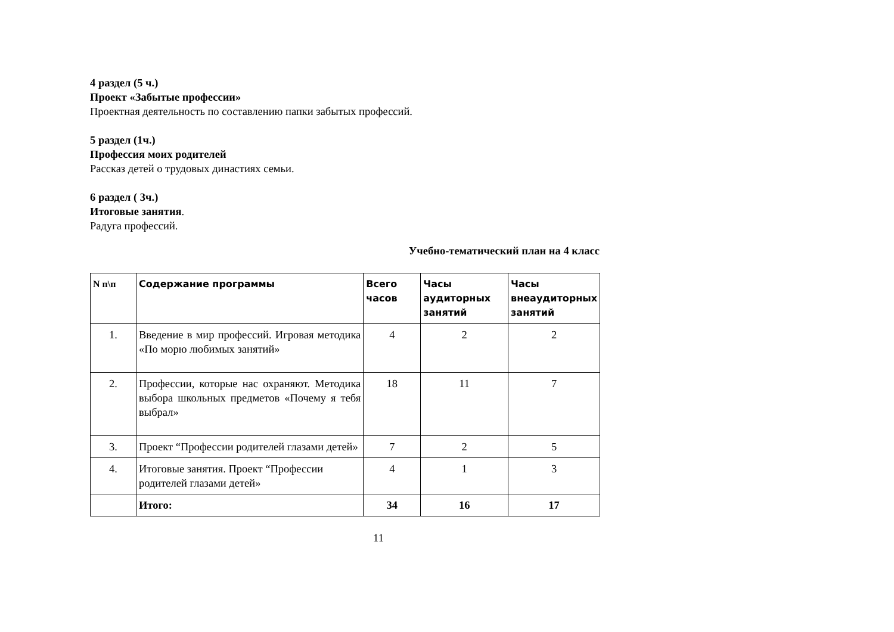4 раздел (5 ч.)
Проект «Забытые профессии»
Проектная деятельность по составлению папки забытых профессий.
5 раздел (1ч.)
Профессия моих родителей
Рассказ детей о трудовых династиях семьи.
6 раздел ( 3ч.)
Итоговые занятия.
Радуга профессий.
Учебно-тематический план на 4 класс
| N п\п | Содержание программы | Всего часов | Часы аудиторных занятий | Часы внеаудиторных занятий |
| --- | --- | --- | --- | --- |
| 1. | Введение в мир профессий. Игровая методика «По морю любимых занятий» | 4 | 2 | 2 |
| 2. | Профессии, которые нас охраняют. Методика выбора школьных предметов «Почему я тебя выбрал» | 18 | 11 | 7 |
| 3. | Проект “Профессии родителей глазами детей» | 7 | 2 | 5 |
| 4. | Итоговые занятия. Проект “Профессии родителей глазами детей» | 4 | 1 | 3 |
| | Итого: | 34 | 16 | 17 |
11